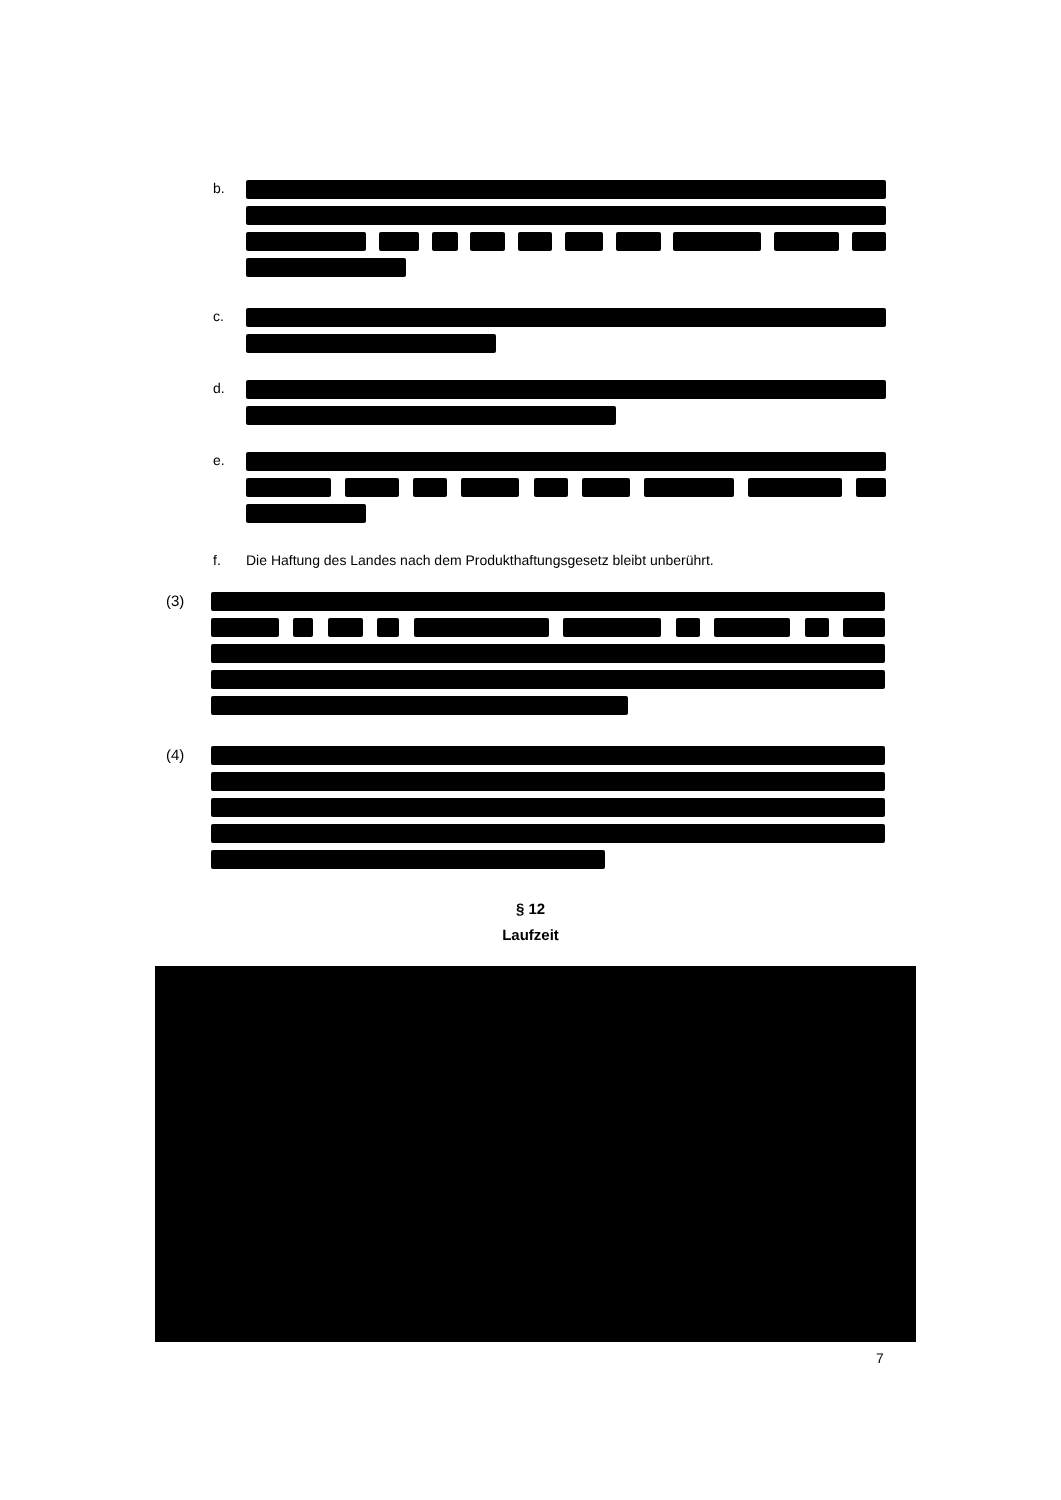b.
c.
d.
e.
f. Die Haftung des Landes nach dem Produkthaftungsgesetz bleibt unberührt.
(3)
(4)
§ 12
Laufzeit
7